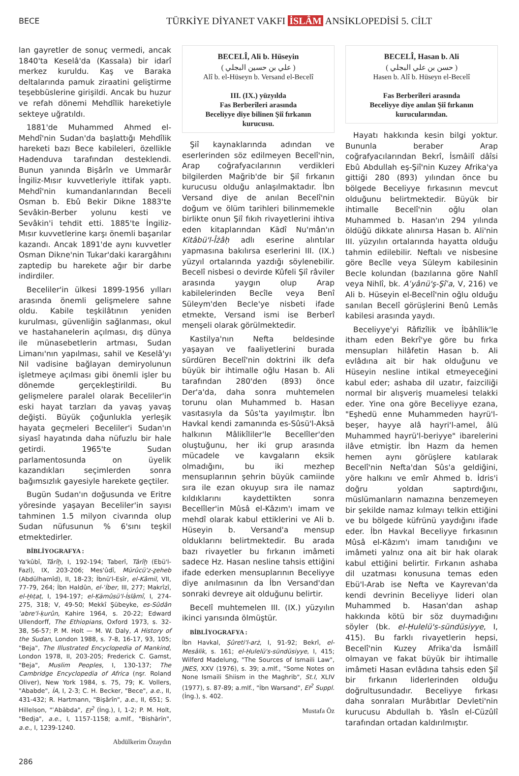BECE
TÜRKİYE DİYANET VAKFI İSLÂM ANSİKLOPEDİSİ 5. CİLT
lan gayretler de sonuç vermedi, ancak 1840'ta Keselâ'da (Kassala) bir idarî merkez kuruldu. Kaş ve Baraka deltalarında pamuk ziraatini geliştirme teşebbüslerine girişildi. Ancak bu huzur ve refah dönemi Mehdîlik hareketiyle sekteye uğratıldı.
1881'de Muhammed Ahmed el-Mehdî'nin Sudan'da başlattığı Mehdîlik hareketi bazı Bece kabileleri, özellikle Hadenduva tarafından desteklendi. Bunun yanında Bişârîn ve Ummarâr İngiliz-Mısır kuvvetleriyle ittifak yaptı. Mehdî'nin kumandanlarından Beceli Osman b. Ebû Bekir Dikne 1883'te Sevâkin-Berber yolunu kesti ve Sevâkin'i tehdit etti. 1885'te İngiliz-Mısır kuvvetlerine karşı önemli başarılar kazandı. Ancak 1891'de aynı kuvvetler Osman Dikne'nin Tukar'daki karargâhını zaptedip bu harekete ağır bir darbe indirdiler.
Beceliler'in ülkesi 1899-1956 yılları arasında önemli gelişmelere sahne oldu. Kabile teşkilâtının yeniden kurulması, güvenliğin sağlanması, okul ve hastahanelerin açılması, dış dünya ile münasebetlerin artması, Sudan Limanı'nın yapılması, sahil ve Keselâ'yı Nil vadisine bağlayan demiryolunun işletmeye açılması gibi önemli işler bu dönemde gerçekleştirildi. Bu gelişmelere paralel olarak Beceliler'in eski hayat tarzları da yavaş yavaş değişti. Büyük çoğunlukla yerleşik hayata geçmeleri Beceliler'i Sudan'ın siyasî hayatında daha nüfuzlu bir hale getirdi. 1965'te Sudan parlamentosunda on üyelik kazandıkları seçimlerden sonra bağımsızlık gayesiyle harekete geçtiler.
Bugün Sudan'ın doğusunda ve Eritre yöresinde yaşayan Beceliler'in sayısı tahminen 1.5 milyon civarında olup Sudan nüfusunun % 6'sını teşkil etmektedirler.
BİBLİYOGRAFYA :
Ya'kûbî, Târîḫ, I, 192-194; Taberî, Târîḫ (Ebü'l-Fazl), IX, 203-206; Mes'ûdî, Mürûcü'z-ẕeheb (Abdülhamîd), II, 18-23; İbnü'l-Esîr, el-Kâmil, VII, 77-79, 264; İbn Haldûn, el-ʿİber, III, 277; Makrîzî, el-Ḫıṭaṭ, I, 194-197; el-Ḳāmûsü'l-İslâmî, I, 274-275, 318; V, 49-50; Mekkî Şübeyke, es-Sûdân ʿabre'l-ḳurûn, Kahire 1964, s. 20-22; Edward Ullendorff, The Ethiopians, Oxford 1973, s. 32-38, 56-57; P. M. Holt — M. W. Daly, A History of the Sudan, London 1988, s. 7-8, 16-17, 93, 105; "Beja", The Illustrated Encyclopedia of Mankind, London 1978, II, 203-205; Frederick C. Gamst, "Beja", Muslim Peoples, I, 130-137; The Cambridge Encyclopedia of Africa (nşr. Roland Oliver), New York 1984, s. 75, 79; K. Vollers, "Ababde", İA, I, 2-3; C. H. Becker, "Bece", a.e., II, 431-432; R. Hartmann, "Bişârîn", a.e., II, 651; S. Hillelson, "ʿAbābda", EI<sup>2</sup> (İng.), I, 1-2; P. M. Holt, "Bedja", a.e., I, 1157-1158; a.mlf., "Bishārīn", a.e., I, 1239-1240.
Abdülkerim Özaydın
BECELÎ, Ali b. Hüseyin
( علي بن حسين البجلي )
Alî b. el-Hüseyn b. Versand el-Becelî
III. (IX.) yüzyılda
Fas Berberîleri arasında
Beceliyye diye bilinen Şiî fırkanın
kurucusu.
Şiî kaynaklarında adından ve eserlerinden söz edilmeyen Becelî'nin, Arap coğrafyacılarının verdikleri bilgilerden Mağrib'de bir Şiî fırkanın kurucusu olduğu anlaşılmaktadır. İbn Versand diye de anılan Becelî'nin doğum ve ölüm tarihleri bilinmemekle birlikte onun Şiî fıkıh rivayetlerini ihtiva eden kitaplarından Kādî Nu'mân'ın Kitâbü'l-Îżâḥ adlı eserine alıntılar yapmasına bakılırsa eserlerini III. (IX.) yüzyıl ortalarında yazdığı söylenebilir. Becelî nisbesi o devirde Kûfeli Şiî râviler arasında yaygın olup Arap kabilelerinden Becîle veya Benî Süleym'den Becle'ye nisbeti ifade etmekte, Versand ismi ise Berberî menşeli olarak görülmektedir.
Kastilya'nın Nefta beldesinde yaşayan ve faaliyetlerini burada sürdüren Becelî'nin doktrini ilk defa büyük bir ihtimalle oğlu Hasan b. Ali tarafından 280'den (893) önce Der'a'da, daha sonra muhtemelen torunu olan Muhammed b. Hasan vasıtasıyla da Sûs'ta yayılmıştır. İbn Havkal kendi zamanında es-Sûsü'l-Aksā halkının Mâlikîliler'le Becelîler'den oluştuğunu, her iki grup arasında mücadele ve kavgaların eksik olmadığını, bu iki mezhep mensuplarının şehrin büyük camiinde sıra ile ezan okuyup sıra ile namaz kıldıklarını kaydettikten sonra Becelîler'in Mûsâ el-Kâzım'ı imam ve mehdî olarak kabul ettiklerini ve Ali b. Hüseyin b. Versand'a mensup olduklarını belirtmektedir. Bu arada bazı rivayetler bu fırkanın imâmeti sadece Hz. Hasan nesline tahsis ettiğini ifade ederken mensuplarının Beceliyye diye anılmasının da İbn Versand'dan sonraki devreye ait olduğunu belirtir.
Becelî muhtemelen III. (IX.) yüzyılın ikinci yarısında ölmüştür.
BİBLİYOGRAFYA :
İbn Havkal, Ṣûreti'l-arż, I, 91-92; Bekrî, el-Mesâlik, s. 161; el-Ḥulelü's-sündüsiyye, I, 415; Wilferd Madelung, "The Sources of Ismaili Law", JNES, XXV (1976), s. 39; a.mlf., "Some Notes on None Ismaili Shiism in the Maghrib", St.I, XLIV (1977), s. 87-89; a.mlf., "İbn Warsand", EI<sup>2</sup> Suppl. (İng.), s. 402.
Mustafa Öz
BECELÎ, Hasan b. Ali
( حسن بن علي البجلي )
Hasen b. Alî b. Hüseyn el-Becelî
Fas Berberîleri arasında
Beceliyye diye anılan Şiî fırkanın
kurucularından.
Hayatı hakkında kesin bilgi yoktur. Bununla beraber Arap coğrafyacılarından Bekrî, İsmâilî dâîsi Ebû Abdullah eş-Şiî'nin Kuzey Afrika'ya gittiği 280 (893) yılından önce bu bölgede Beceliyye fırkasının mevcut olduğunu belirtmektedir. Büyük bir ihtimalle Becelî'nin oğlu olan Muhammed b. Hasan'ın 294 yılında öldüğü dikkate alınırsa Hasan b. Ali'nin III. yüzyılın ortalarında hayatta olduğu tahmin edilebilir. Neftalı ve nisbesine göre Becîle veya Süleym kabilesinin Becle kolundan (bazılarına göre Nahlî veya Nihlî, bk. Aʿyânü'ş-Şîʿa, V, 216) ve Ali b. Hüseyin el-Becelî'nin oğlu olduğu sanılan Becelî görüşlerini Benû Lemâs kabilesi arasında yaydı.
Beceliyye'yi Râfizîlik ve İbâhîlik'le itham eden Bekrî'ye göre bu fırka mensupları hilâfetin Hasan b. Ali evlâdına ait bir hak olduğunu ve Hüseyin nesline intikal etmeyeceğini kabul eder; ashaba dil uzatır, faizciliği normal bir alışveriş muamelesi telakki eder. Yine ona göre Beceliyye ezana, "Eşhedü enne Muhammeden hayrü'l-beşer, hayye alâ hayri'l-amel, âlü Muhammed hayrü'l-beriyye" ibarelerini ilâve etmiştir. İbn Hazm da hemen hemen aynı görüşlere katılarak Becelî'nin Nefta'dan Sûs'a geldiğini, yöre halkını ve emîr Ahmed b. İdris'i doğru yoldan saptırdığını, müslümanların namazına benzemeyen bir şekilde namaz kılmayı telkin ettiğini ve bu bölgede küfrünü yaydığını ifade eder. İbn Havkal Beceliyye fırkasının Mûsâ el-Kâzım'ı imam tanıdığını ve imâmeti yalnız ona ait bir hak olarak kabul ettiğini belirtir. Fırkanın ashaba dil uzatması konusuna temas eden Ebü'l-Arab ise Nefta ve Kayrevan'da kendi devrinin Beceliyye lideri olan Muhammed b. Hasan'dan ashap hakkında kötü bir söz duymadığını söyler (bk. el-Ḥulelü's-sündüsiyye, I, 415). Bu farklı rivayetlerin hepsi, Becelî'nin Kuzey Afrika'da İsmâilî olmayan ve fakat büyük bir ihtimalle imâmeti Hasan evlâdına tahsis eden Şiî bir fırkanın liderlerinden olduğu doğrultusundadır. Beceliyye fırkası daha sonraları Murâbıtlar Devleti'nin kurucusu Abdullah b. Yâsîn el-Cüzûlî tarafından ortadan kaldırılmıştır.
286